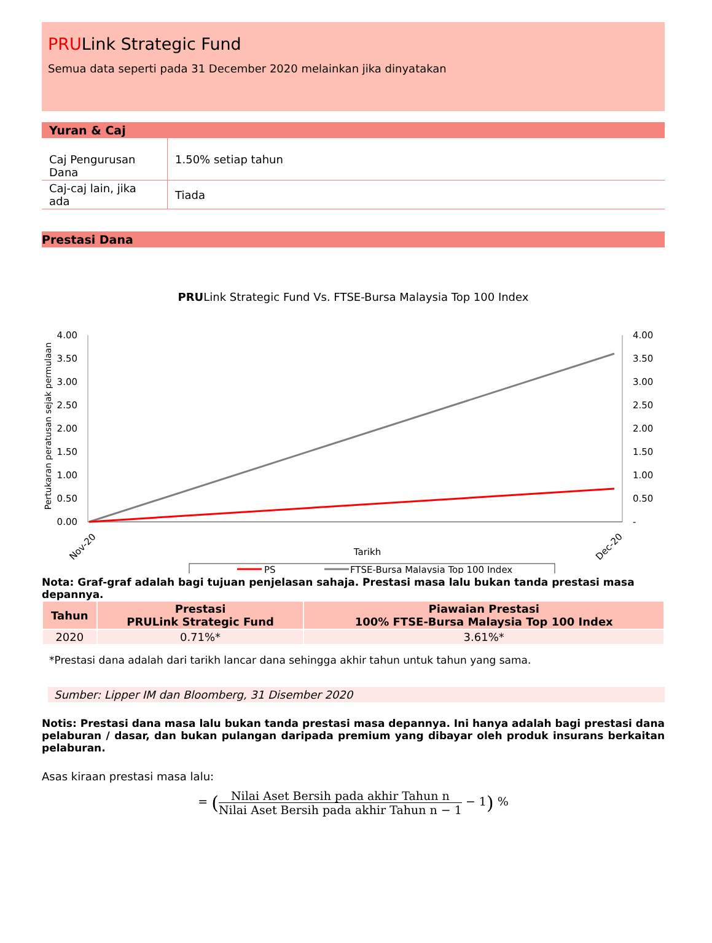PRULink Strategic Fund
Semua data seperti pada 31 December 2020 melainkan jika dinyatakan
Yuran & Caj
| Caj Pengurusan Dana | 1.50% setiap tahun |
| Caj-caj lain, jika ada | Tiada |
Prestasi Dana
PRULink Strategic Fund Vs. FTSE-Bursa Malaysia Top 100 Index
Pertukaran peratusan sejak permulaan
4.00
3.50
3.00
2.50
2.00
1.50
1.00
0.50
0.00
4.00
3.50
3.00
2.50
2.00
1.50
1.00
0.50
-
Nov-20
Dec-20
Tarikh
PS
FTSE-Bursa Malaysia Top 100 Index
Nota: Graf-graf adalah bagi tujuan penjelasan sahaja. Prestasi masa lalu bukan tanda prestasi masa depannya.
| Tahun | Prestasi PRULink Strategic Fund | Piawaian Prestasi 100% FTSE-Bursa Malaysia Top 100 Index |
| --- | --- | --- |
| 2020 | 0.71%* | 3.61%* |
*Prestasi dana adalah dari tarikh lancar dana sehingga akhir tahun untuk tahun yang sama.
Sumber: Lipper IM dan Bloomberg, 31 Disember 2020
Notis: Prestasi dana masa lalu bukan tanda prestasi masa depannya. Ini hanya adalah bagi prestasi dana pelaburan / dasar, dan bukan pulangan daripada premium yang dibayar oleh produk insurans berkaitan pelaburan.
Asas kiraan prestasi masa lalu:
= (Nilai Aset Bersih pada akhir Tahun n Nilai Aset Bersih pada akhir Tahun n − 1 − 1) %